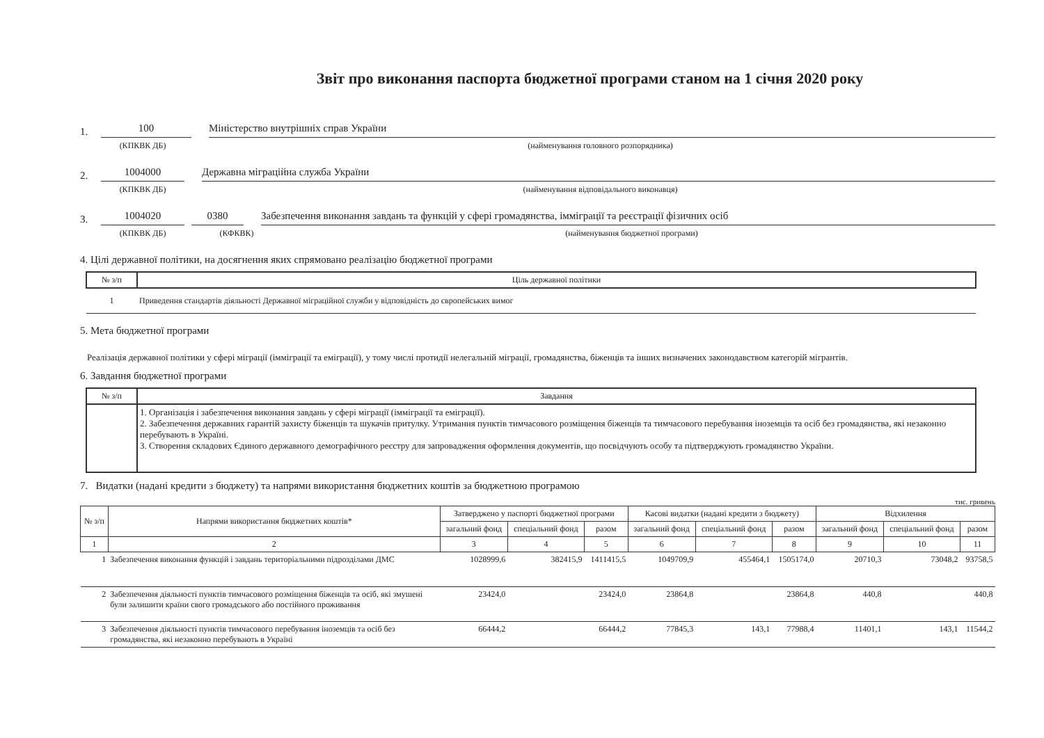Звіт про виконання паспорта бюджетної програми станом на 1 січня 2020 року
1. 100 Міністерство внутрішніх справ України
(КПКВК ДБ) (найменування головного розпорядника)
2. 1004000 Державна міграційна служба України
(КПКВК ДБ) (найменування відповідального виконавця)
3. 1004020 0380 Забезпечення виконання завдань та функцій у сфері громадянства, імміграції та реєстрації фізичних осіб
(КПКВК ДБ) (КФКВК) (найменування бюджетної програми)
4. Цілі державної політики, на досягнення яких спрямовано реалізацію бюджетної програми
| № з/п | Ціль державної політики |
| --- | --- |
| 1 | Приведення стандартів діяльності Державної міграційної служби у відповідність до європейських вимог |
5. Мета бюджетної програми
Реалізація державної політики у сфері міграції (імміграції та еміграції), у тому числі протидії нелегальній міграції, громадянства, біженців та інших визначених законодавством категорій мігрантів.
6. Завдання бюджетної програми
| № з/п | Завдання |
| --- | --- |
| | 1. Організація і забезпечення виконання завдань у сфері міграції (імміграції та еміграції). 2. Забезпечення державних гарантій захисту біженців та шукачів притулку. Утримання пунктів тимчасового розміщення біженців та тимчасового перебування іноземців та осіб без громадянства, які незаконно перебувають в Україні. 3. Створення складових Єдиного державного демографічного реєстру для запровадження оформлення документів, що посвідчують особу та підтверджують громадянство України. |
7. Видатки (надані кредити з бюджету) та напрями використання бюджетних коштів за бюджетною програмою
тис. гривень
| № з/п | Напрями використання бюджетних коштів* | Затверджено у паспорті бюджетної програми | | | Касові видатки (надані кредити з бюджету) | | | Відхилення | | |
| --- | --- | --- | --- | --- | --- | --- | --- | --- | --- | --- |
| | | загальний фонд | спеціальний фонд | разом | загальний фонд | спеціальний фонд | разом | загальний фонд | спеціальний фонд | разом |
| 1 | 2 | 3 | 4 | 5 | 6 | 7 | 8 | 9 | 10 | 11 |
| 1 | Забезпечення виконання функцій і завдань територіальними підрозділами ДМС | 1028999,6 | 382415,9 | 1411415,5 | 1049709,9 | 455464,1 | 1505174,0 | 20710,3 | 73048,2 | 93758,5 |
| 2 | Забезпечення діяльності пунктів тимчасового розміщення біженців та осіб, які змушені були залишити країни свого громадського або постійного проживання | 23424,0 | | 23424,0 | 23864,8 | | 23864,8 | 440,8 | | 440,8 |
| 3 | Забезпечення діяльності пунктів тимчасового перебування іноземців та осіб без громадянства, які незаконно перебувають в Україні | 66444,2 | | 66444,2 | 77845,3 | 143,1 | 77988,4 | 11401,1 | 143,1 | 11544,2 |